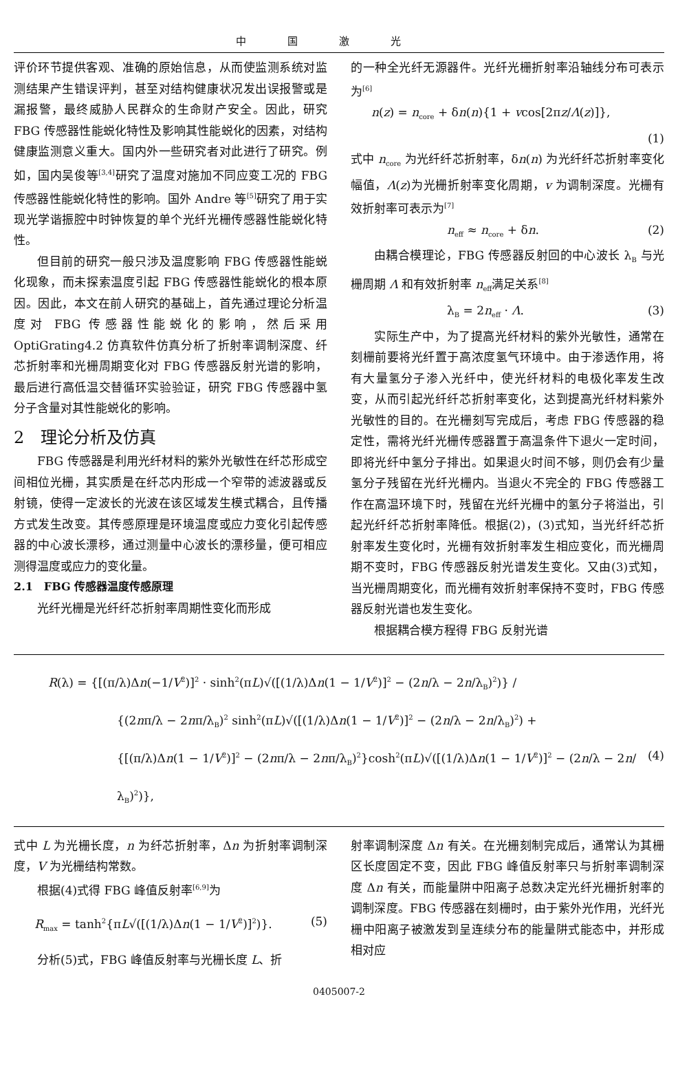中国激光
评价环节提供客观、准确的原始信息，从而使监测系统对监测结果产生错误评判，甚至对结构健康状况发出误报警或是漏报警，最终威胁人民群众的生命财产安全。因此，研究 FBG 传感器性能蜕化特性及影响其性能蜕化的因素，对结构健康监测意义重大。国内外一些研究者对此进行了研究。例如，国内吴俊等<sup>[3,4]</sup>研究了温度对施加不同应变工况的 FBG 传感器性能蜕化特性的影响。国外 Andre 等<sup>[5]</sup>研究了用于实现光学谐振腔中时钟恢复的单个光纤光栅传感器性能蜕化特性。
但目前的研究一般只涉及温度影响 FBG 传感器性能蜕化现象，而未探索温度引起 FBG 传感器性能蜕化的根本原因。因此，本文在前人研究的基础上，首先通过理论分析温度对 FBG 传感器性能蜕化的影响，然后采用 OptiGrating4.2 仿真软件仿真分析了折射率调制深度、纤芯折射率和光栅周期变化对 FBG 传感器反射光谱的影响，最后进行高低温交替循环实验验证，研究 FBG 传感器中氢分子含量对其性能蜕化的影响。
2　理论分析及仿真
FBG 传感器是利用光纤材料的紫外光敏性在纤芯形成空间相位光栅，其实质是在纤芯内形成一个窄带的滤波器或反射镜，使得一定波长的光波在该区域发生模式耦合，且传播方式发生改变。其传感原理是环境温度或应力变化引起传感器的中心波长漂移，通过测量中心波长的漂移量，便可相应测得温度或应力的变化量。
2.1　FBG 传感器温度传感原理
光纤光栅是光纤纤芯折射率周期性变化而形成
的一种全光纤无源器件。光纤光栅折射率沿轴线分布可表示为<sup>[6]</sup>
n(z) = n<sub>core</sub> + δn(n){1 + vcos[2πz/Λ(z)]},
(1)
式中 n<sub>core</sub> 为光纤纤芯折射率，δn(n) 为光纤纤芯折射率变化幅值，Λ(z)为光栅折射率变化周期，v 为调制深度。光栅有效折射率可表示为<sup>[7]</sup>
n<sub>eff</sub> ≈ n<sub>core</sub> + δn. (2)
由耦合模理论，FBG 传感器反射回的中心波长 λ<sub>B</sub> 与光栅周期 Λ 和有效折射率 n<sub>eff</sub>满足关系<sup>[8]</sup>
λ<sub>B</sub> = 2n<sub>eff</sub> · Λ. (3)
实际生产中，为了提高光纤材料的紫外光敏性，通常在刻栅前要将光纤置于高浓度氢气环境中。由于渗透作用，将有大量氢分子渗入光纤中，使光纤材料的电极化率发生改变，从而引起光纤纤芯折射率变化，达到提高光纤材料紫外光敏性的目的。在光栅刻写完成后，考虑 FBG 传感器的稳定性，需将光纤光栅传感器置于高温条件下退火一定时间，即将光纤中氢分子排出。如果退火时间不够，则仍会有少量氢分子残留在光纤光栅内。当退火不完全的 FBG 传感器工作在高温环境下时，残留在光纤光栅中的氢分子将溢出，引起光纤纤芯折射率降低。根据(2)，(3)式知，当光纤纤芯折射率发生变化时，光栅有效折射率发生相应变化，而光栅周期不变时，FBG 传感器反射光谱发生变化。又由(3)式知，当光栅周期变化，而光栅有效折射率保持不变时，FBG 传感器反射光谱也发生变化。
根据耦合模方程得 FBG 反射光谱
R(λ) = {[(π/λ)Δn(−1/V<sup>2</sup>)]<sup>2</sup> · sinh<sup>2</sup>(πL)√([(1/λ)Δn(1 − 1/V<sup>2</sup>)]<sup>2</sup> − (2n/λ − 2n/λ<sub>B</sub>)<sup>2</sup>)} /
{(2nπ/λ − 2nπ/λ<sub>B</sub>)<sup>2</sup> sinh<sup>2</sup>(πL)√([(1/λ)Δn(1 − 1/V<sup>2</sup>)]<sup>2</sup> − (2n/λ − 2n/λ<sub>B</sub>)<sup>2</sup>) +
{[(π/λ)Δn(1 − 1/V<sup>2</sup>)]<sup>2</sup> − (2nπ/λ − 2nπ/λ<sub>B</sub>)<sup>2</sup>}cosh<sup>2</sup>(πL)√([(1/λ)Δn(1 − 1/V<sup>2</sup>)]<sup>2</sup> − (2n/λ − 2n/λ<sub>B</sub>)<sup>2</sup>)}, (4)
式中 L 为光栅长度，n 为纤芯折射率，Δn 为折射率调制深度，V 为光栅结构常数。
根据(4)式得 FBG 峰值反射率<sup>[6,9]</sup>为
R<sub>max</sub> = tanh<sup>2</sup>{πL√([(1/λ)Δn(1 − 1/V<sup>2</sup>)]<sup>2</sup>)}. (5)
分析(5)式，FBG 峰值反射率与光栅长度 L、折
射率调制深度 Δn 有关。在光栅刻制完成后，通常认为其栅区长度固定不变，因此 FBG 峰值反射率只与折射率调制深度 Δn 有关，而能量阱中阳离子总数决定光纤光栅折射率的调制深度。FBG 传感器在刻栅时，由于紫外光作用，光纤光栅中阳离子被激发到呈连续分布的能量阱式能态中，并形成相对应
0405007-2